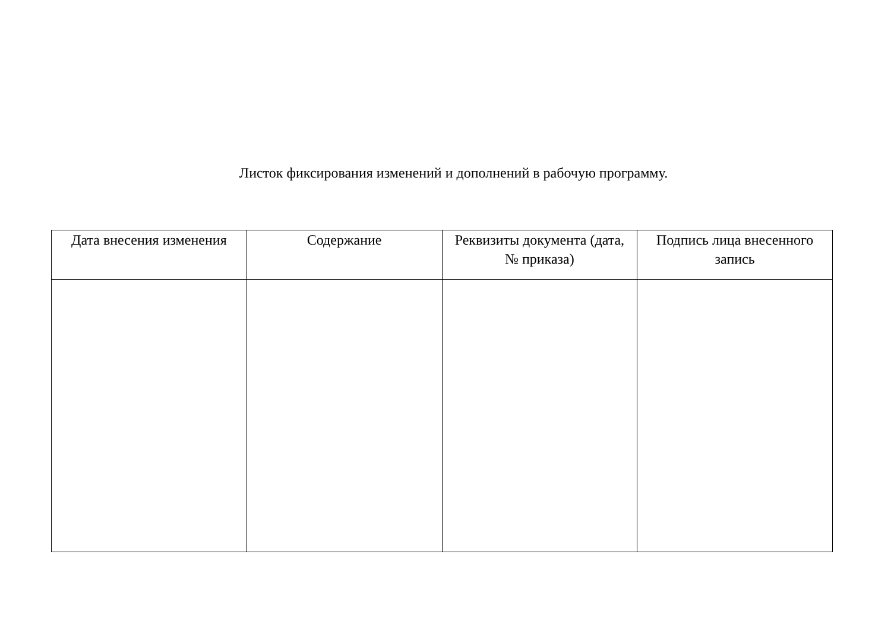Листок фиксирования изменений и дополнений в рабочую программу.
| Дата внесения изменения | Содержание | Реквизиты документа (дата, № приказа) | Подпись лица внесенного запись |
| --- | --- | --- | --- |